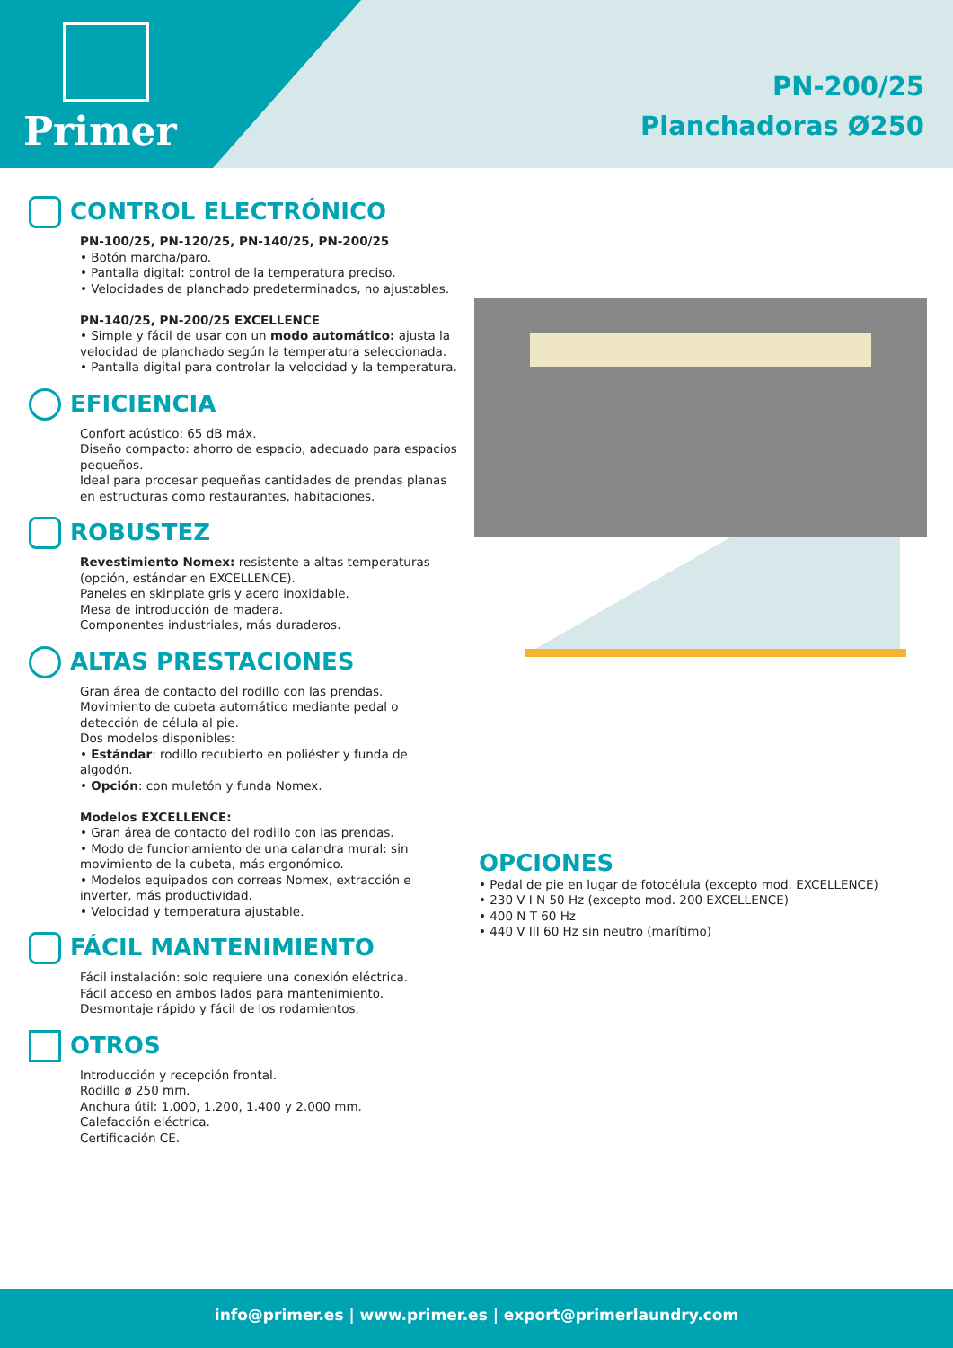Primer
PN-200/25
Planchadoras Ø250
CONTROL ELECTRÓNICO
PN-100/25, PN-120/25, PN-140/25, PN-200/25
• Botón marcha/paro.
• Pantalla digital: control de la temperatura preciso.
• Velocidades de planchado predeterminados, no ajustables.
PN-140/25, PN-200/25 EXCELLENCE
• Simple y fácil de usar con un modo automático: ajusta la velocidad de planchado según la temperatura seleccionada.
• Pantalla digital para controlar la velocidad y la temperatura.
EFICIENCIA
Confort acústico: 65 dB máx.
Diseño compacto: ahorro de espacio, adecuado para espacios pequeños.
Ideal para procesar pequeñas cantidades de prendas planas en estructuras como restaurantes, habitaciones.
ROBUSTEZ
Revestimiento Nomex: resistente a altas temperaturas (opción, estándar en EXCELLENCE).
Paneles en skinplate gris y acero inoxidable.
Mesa de introducción de madera.
Componentes industriales, más duraderos.
ALTAS PRESTACIONES
Gran área de contacto del rodillo con las prendas.
Movimiento de cubeta automático mediante pedal o detección de célula al pie.
Dos modelos disponibles:
• Estándar: rodillo recubierto en poliéster y funda de algodón.
• Opción: con muletón y funda Nomex.
Modelos EXCELLENCE:
• Gran área de contacto del rodillo con las prendas.
• Modo de funcionamiento de una calandra mural: sin movimiento de la cubeta, más ergonómico.
• Modelos equipados con correas Nomex, extracción e inverter, más productividad.
• Velocidad y temperatura ajustable.
FÁCIL MANTENIMIENTO
Fácil instalación: solo requiere una conexión eléctrica.
Fácil acceso en ambos lados para mantenimiento.
Desmontaje rápido y fácil de los rodamientos.
OTROS
Introducción y recepción frontal.
Rodillo ø 250 mm.
Anchura útil: 1.000, 1.200, 1.400 y 2.000 mm.
Calefacción eléctrica.
Certificación CE.
OPCIONES
• Pedal de pie en lugar de fotocélula (excepto mod. EXCELLENCE)
• 230 V I N 50 Hz (excepto mod. 200 EXCELLENCE)
• 400 N T 60 Hz
• 440 V III 60 Hz sin neutro (marítimo)
info@primer.es | www.primer.es | export@primerlaundry.com